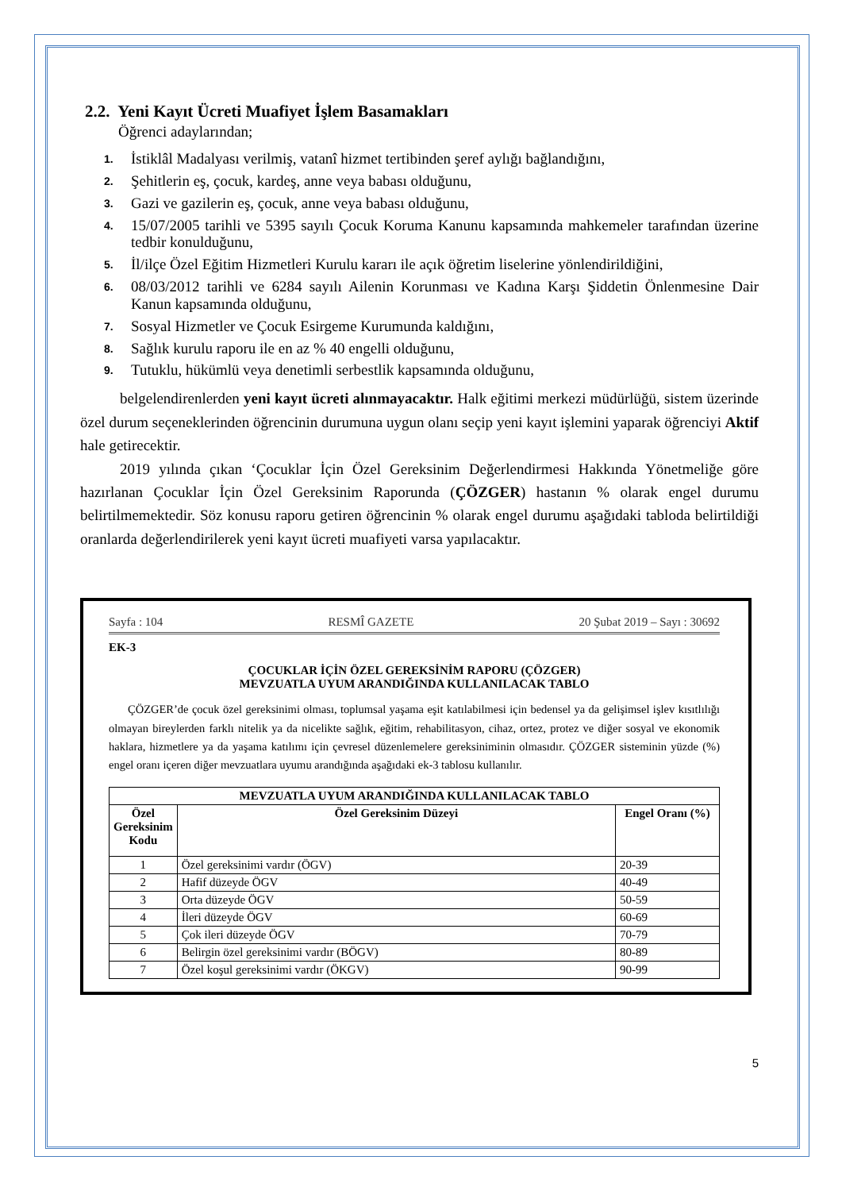2.2. Yeni Kayıt Ücreti Muafiyet İşlem Basamakları
Öğrenci adaylarından;
1. İstiklâl Madalyası verilmiş, vatanî hizmet tertibinden şeref aylığı bağlandığını,
2. Şehitlerin eş, çocuk, kardeş, anne veya babası olduğunu,
3. Gazi ve gazilerin eş, çocuk, anne veya babası olduğunu,
4. 15/07/2005 tarihli ve 5395 sayılı Çocuk Koruma Kanunu kapsamında mahkemeler tarafından üzerine tedbir konulduğunu,
5. İl/ilçe Özel Eğitim Hizmetleri Kurulu kararı ile açık öğretim liselerine yönlendirildiğini,
6. 08/03/2012 tarihli ve 6284 sayılı Ailenin Korunması ve Kadına Karşı Şiddetin Önlenmesine Dair Kanun kapsamında olduğunu,
7. Sosyal Hizmetler ve Çocuk Esirgeme Kurumunda kaldığını,
8. Sağlık kurulu raporu ile en az % 40 engelli olduğunu,
9. Tutuklu, hükümlü veya denetimli serbestlik kapsamında olduğunu,
belgelendirenlerden yeni kayıt ücreti alınmayacaktır. Halk eğitimi merkezi müdürlüğü, sistem üzerinde özel durum seçeneklerinden öğrencinin durumuna uygun olanı seçip yeni kayıt işlemini yaparak öğrenciyi Aktif hale getirecektir.
2019 yılında çıkan ‘Çocuklar İçin Özel Gereksinim Değerlendirmesi Hakkında Yönetmeliğe göre hazırlanan Çocuklar İçin Özel Gereksinim Raporunda (ÇÖZGER) hastanın % olarak engel durumu belirtilmemektedir. Söz konusu raporu getiren öğrencinin % olarak engel durumu aşağıdaki tabloda belirtildiği oranlarda değerlendirilerek yeni kayıt ücreti muafiyeti varsa yapılacaktır.
Sayfa : 104 RESMÎ GAZETE 20 Şubat 2019 – Sayı : 30692
EK-3
ÇOCUKLAR İÇİN ÖZEL GEREKSİNİM RAPORU (ÇÖZGER)
MEVZUATLA UYUM ARANDIĞINDA KULLANILACAK TABLO
ÇÖZGER’de çocuk özel gereksinimi olması, toplumsal yaşama eşit katılabilmesi için bedensel ya da gelişimsel işlev kısıtlılığı olmayan bireylerden farklı nitelik ya da nicelikte sağlık, eğitim, rehabilitasyon, cihaz, ortez, protez ve diğer sosyal ve ekonomik haklara, hizmetlere ya da yaşama katılımı için çevresel düzenlemelere gereksiniminin olmasıdır. ÇÖZGER sisteminin yüzde (%) engel oranı içeren diğer mevzuatlara uyumu arandığında aşağıdaki ek-3 tablosu kullanılır.
| MEVZUATLA UYUM ARANDIĞINDA KULLANILACAK TABLO | | |
| --- | --- | --- |
| Özel Gereksinim Kodu | Özel Gereksinim Düzeyi | Engel Oranı (%) |
| 1 | Özel gereksinimi vardır (ÖGV) | 20-39 |
| 2 | Hafif düzeyde ÖGV | 40-49 |
| 3 | Orta düzeyde ÖGV | 50-59 |
| 4 | İleri düzeyde ÖGV | 60-69 |
| 5 | Çok ileri düzeyde ÖGV | 70-79 |
| 6 | Belirgin özel gereksinimi vardır (BÖGV) | 80-89 |
| 7 | Özel koşul gereksinimi vardır (ÖKGV) | 90-99 |
5